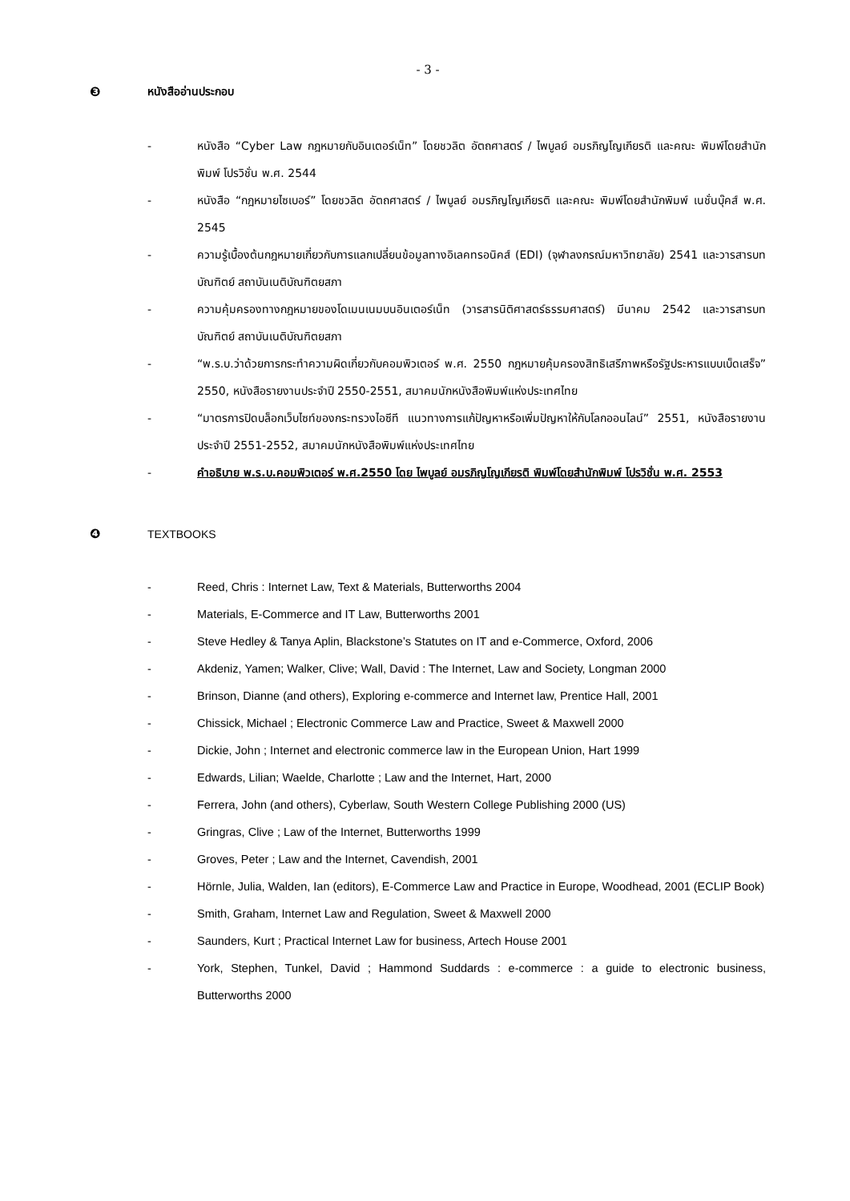- 3 -
❸ หนังสืออ่านประกอบ
- หนังสือ “Cyber Law กฎหมายกับอินเตอร์เน็ท” โดยชวลิต อัตถศาสตร์ / ไพบูลย์ อมรภิญโญเกียรติ และคณะ พิมพ์โดยสำนักพิมพ์ โปรวิชั่น พ.ศ. 2544
- หนังสือ “กฎหมายไซเบอร์” โดยชวลิต อัตถศาสตร์ / ไพบูลย์ อมรภิญโญเกียรติ และคณะ พิมพ์โดยสำนักพิมพ์ เนชั่นบุ๊คส์ พ.ศ. 2545
- ความรู้เบื้องต้นกฎหมายเกี่ยวกับการแลกเปลี่ยนข้อมูลทางอิเลคทรอนิคส์ (EDI) (จุฬาลงกรณ์มหาวิทยาลัย) 2541 และวารสารบทบัณฑิตย์ สถาบันเนติบัณฑิตยสภา
- ความคุ้มครองทางกฎหมายของโดเมนเนมบนอินเตอร์เน็ท (วารสารนิติศาสตร์ธรรมศาสตร์) มีนาคม 2542 และวารสารบทบัณฑิตย์ สถาบันเนติบัณฑิตยสภา
- “พ.ร.บ.ว่าด้วยการกระทำความผิดเกี่ยวกับคอมพิวเตอร์ พ.ศ. 2550 กฎหมายคุ้มครองสิทธิเสรีภาพหรือรัฐประหารแบบเบ็ดเสร็จ” 2550, หนังสือรายงานประจำปี 2550-2551, สมาคมนักหนังสือพิมพ์แห่งประเทศไทย
- “มาตรการปิดบล็อกเว็บไซท์ของกระทรวงไอซีที แนวทางการแก้ปัญหาหรือเพิ่มปัญหาให้กับโลกออนไลน์” 2551, หนังสือรายงานประจำปี 2551-2552, สมาคมนักหนังสือพิมพ์แห่งประเทศไทย
- คำอธิบาย พ.ร.บ.คอมพิวเตอร์ พ.ศ.2550 โดย ไพบูลย์ อมรภิญโญเกียรติ พิมพ์โดยสำนักพิมพ์ โปรวิชั่น พ.ศ. 2553
❹ TEXTBOOKS
- Reed, Chris : Internet Law, Text & Materials, Butterworths 2004
- Materials, E-Commerce and IT Law, Butterworths 2001
- Steve Hedley & Tanya Aplin, Blackstone’s Statutes on IT and e-Commerce, Oxford, 2006
- Akdeniz, Yamen; Walker, Clive; Wall, David : The Internet, Law and Society, Longman 2000
- Brinson, Dianne (and others), Exploring e-commerce and Internet law, Prentice Hall, 2001
- Chissick, Michael ; Electronic Commerce Law and Practice, Sweet & Maxwell 2000
- Dickie, John ; Internet and electronic commerce law in the European Union, Hart 1999
- Edwards, Lilian; Waelde, Charlotte ; Law and the Internet, Hart, 2000
- Ferrera, John (and others), Cyberlaw, South Western College Publishing 2000 (US)
- Gringras, Clive ; Law of the Internet, Butterworths 1999
- Groves, Peter ; Law and the Internet, Cavendish, 2001
- Hörnle, Julia, Walden, Ian (editors), E-Commerce Law and Practice in Europe, Woodhead, 2001 (ECLIP Book)
- Smith, Graham, Internet Law and Regulation, Sweet & Maxwell 2000
- Saunders, Kurt ; Practical Internet Law for business, Artech House 2001
- York, Stephen, Tunkel, David ; Hammond Suddards : e-commerce : a guide to electronic business, Butterworths 2000